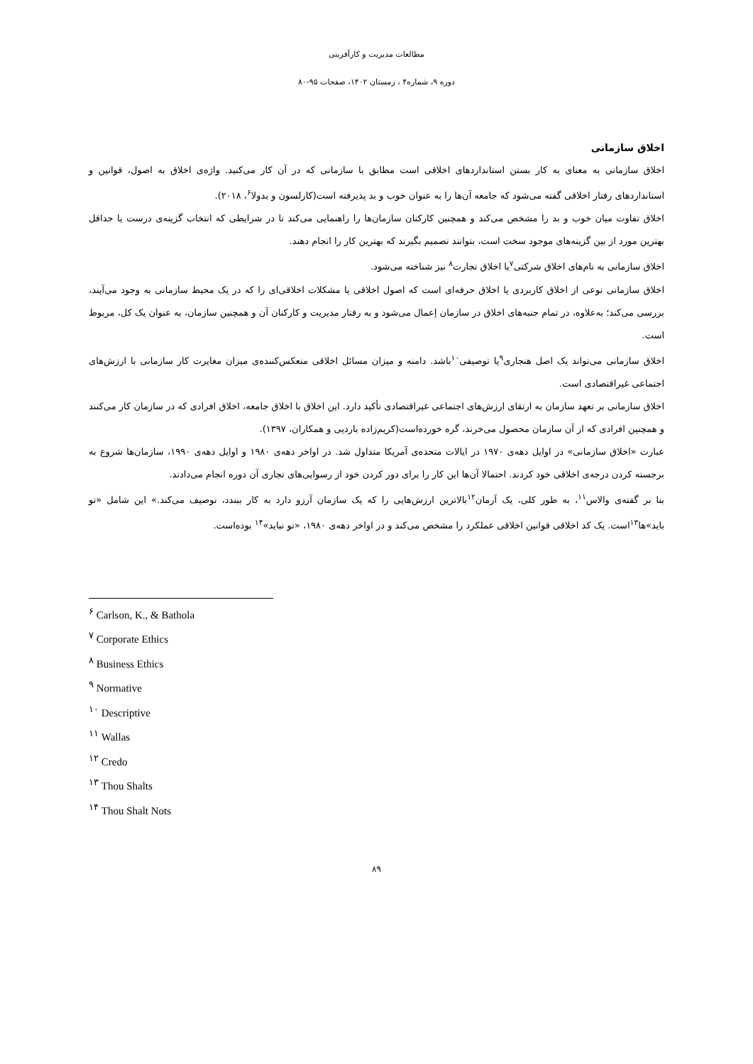مطالعات مدیریت و کارآفرینی
دوره ۹، شماره۴ ، زمستان ۱۴۰۲، صفحات ۹۵-۸۰
اخلاق سازمانی
اخلاق سازمانی به معنای به کار بستن استانداردهای اخلاقی است مطابق با سازمانی که در آن کار می‌کنید. واژه‌ی اخلاق به اصول، قوانین و استانداردهای رفتار اخلاقی گفته می‌شود که جامعه آن‌ها را به عنوان خوب و بد پذیرفته است(کارلسون و بدولا<sup>۶</sup>، ۲۰۱۸).
اخلاق تفاوت میان خوب و بد را مشخص می‌کند و همچنین کارکنان سازمان‌ها را راهنمایی می‌کند تا در شرایطی که انتخاب گزینه‌ی درست یا حداقل بهترین مورد از بین گزینه‌های موجود سخت است، بتوانند تصمیم بگیرند که بهترین کار را انجام دهند.
اخلاق سازمانی به نام‌های اخلاق شرکتی<sup>۷</sup>یا اخلاق تجارت<sup>۸</sup> نیز شناخته می‌شود.
اخلاق سازمانی نوعی از اخلاق کاربردی یا اخلاق حرفه‌ای است که اصول اخلاقی یا مشکلات اخلاقی‌ای را که در یک محیط سازمانی به وجود می‌آیند، بررسی می‌کند؛ به‌علاوه، در تمام جنبه‌های اخلاق در سازمان اِعمال می‌شود و به رفتار مدیریت و کارکنان آن و همچنین سازمان، به عنوان یک کل، مربوط است.
اخلاق سازمانی می‌تواند یک اصل هنجاری<sup>۹</sup>یا توصیفی<sup>۱۰</sup>باشد. دامنه و میزان مسائل اخلاقی منعکس‌کننده‌ی میزان مغایرت کار سازمانی با ارزش‌های اجتماعی غیراقتصادی است.
اخلاق سازمانی بر تعهد سازمان به ارتقای ارزش‌های اجتماعی غیراقتصادی تأکید دارد. این اخلاق با اخلاق جامعه، اخلاق افرادی که در سازمان کار می‌کنند و همچنین افرادی که از آن سازمان محصول می‌خرند، گره خورده‌است(کریم‌زاده باردیی و همکاران، ۱۳۹۷).
عبارت «اخلاق سازمانی» در اوایل دهه‌ی ۱۹۷۰ در ایالات متحده‌ی آمریکا متداول شد. در اواخر دهه‌ی ۱۹۸۰ و اوایل دهه‌ی ۱۹۹۰، سازمان‌ها شروع به برجسته کردن درجه‌ی اخلاقی خود کردند. احتمالا آن‌ها این کار را برای دور کردن خود از رسوایی‌های تجاری آن دوره انجام می‌دادند.
بنا بر گفته‌ی والاس<sup>۱۱</sup>، به طور کلی، یک آرمان<sup>۱۲</sup>بالاترین ارزش‌هایی را که یک سازمان آرزو دارد به کار ببندد، توصیف می‌کند.» این شامل «تو باید»ها<sup>۱۳</sup>است. یک کد اخلاقی قوانین اخلاقی عملکرد را مشخص می‌کند و در اواخر دهه‌ی ۱۹۸۰، «تو نباید»<sup>۱۴</sup> بوده‌است.
<sup>۶</sup> Carlson, K., & Bathola
<sup>۷</sup> Corporate Ethics
<sup>۸</sup> Business Ethics
<sup>۹</sup> Normative
<sup>۱۰</sup> Descriptive
<sup>۱۱</sup> Wallas
<sup>۱۲</sup> Credo
<sup>۱۳</sup> Thou Shalts
<sup>۱۴</sup> Thou Shalt Nots
۸۹